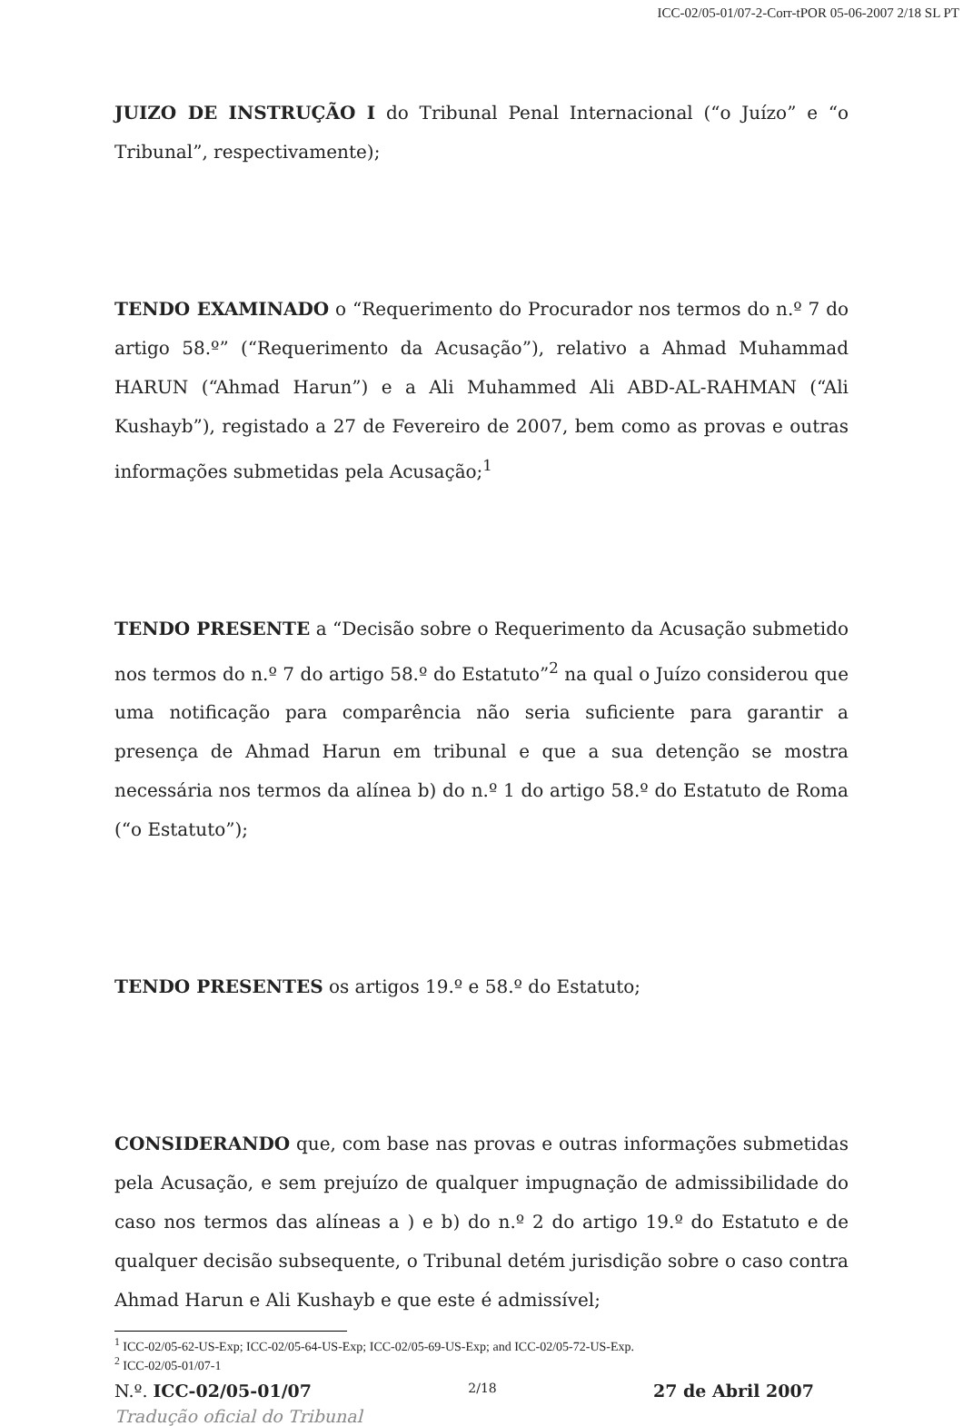ICC-02/05-01/07-2-Corr-tPOR 05-06-2007 2/18 SL PT
JUIZO DE INSTRUÇÃO I do Tribunal Penal Internacional (“o Juízo” e “o Tribunal”, respectivamente);
TENDO EXAMINADO o “Requerimento do Procurador nos termos do n.º 7 do artigo 58.º” (“Requerimento da Acusação”), relativo a Ahmad Muhammad HARUN (“Ahmad Harun”) e a Ali Muhammed Ali ABD-AL-RAHMAN (“Ali Kushayb”), registado a 27 de Fevereiro de 2007, bem como as provas e outras informações submetidas pela Acusação;<sup>1</sup>
TENDO PRESENTE a “Decisão sobre o Requerimento da Acusação submetido nos termos do n.º 7 do artigo 58.º do Estatuto”<sup>2</sup> na qual o Juízo considerou que uma notificação para comparência não seria suficiente para garantir a presença de Ahmad Harun em tribunal e que a sua detenção se mostra necessária nos termos da alínea b) do n.º 1 do artigo 58.º do Estatuto de Roma (“o Estatuto”);
TENDO PRESENTES os artigos 19.º e 58.º do Estatuto;
CONSIDERANDO que, com base nas provas e outras informações submetidas pela Acusação, e sem prejuízo de qualquer impugnação de admissibilidade do caso nos termos das alíneas a ) e b) do n.º 2 do artigo 19.º do Estatuto e de qualquer decisão subsequente, o Tribunal detém jurisdição sobre o caso contra Ahmad Harun e Ali Kushayb e que este é admissível;
<sup>1</sup> ICC-02/05-62-US-Exp; ICC-02/05-64-US-Exp; ICC-02/05-69-US-Exp; and ICC-02/05-72-US-Exp.
<sup>2</sup> ICC-02/05-01/07-1
N.º. ICC-02/05-01/07 2/18 27 de Abril 2007
Tradução oficial do Tribunal